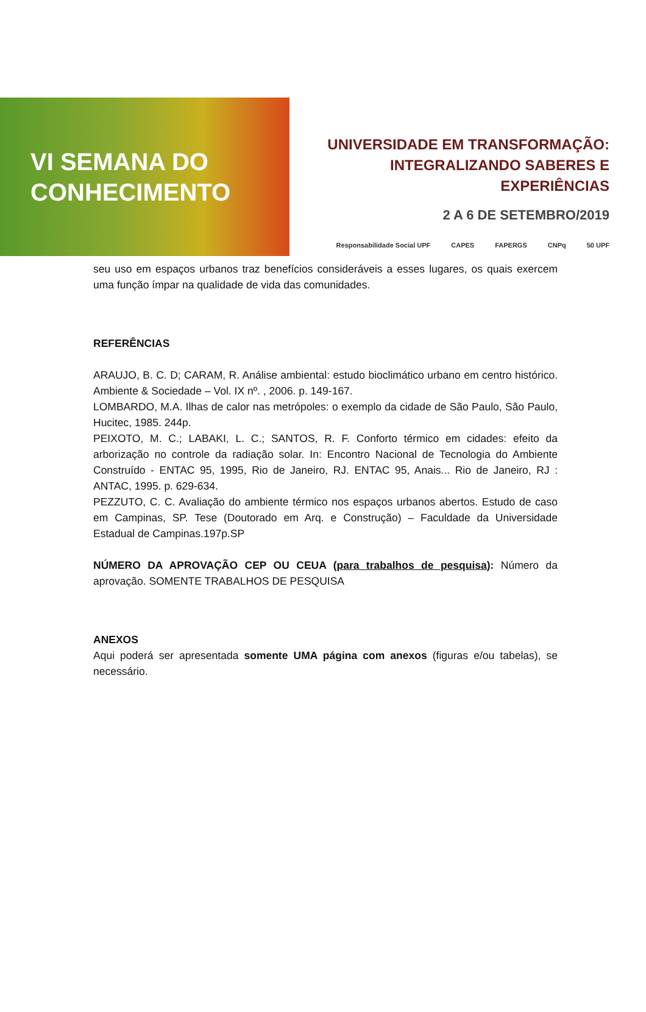VI SEMANA DO
CONHECIMENTO
UNIVERSIDADE EM TRANSFORMAÇÃO:
INTEGRALIZANDO SABERES E EXPERIÊNCIAS
2 A 6 DE SETEMBRO/2019
Responsabilidade Social UPF CAPES FAPERGS CNPq 50 UPF
seu uso em espaços urbanos traz benefícios consideráveis a esses lugares, os quais exercem uma função ímpar na qualidade de vida das comunidades.
REFERÊNCIAS
ARAUJO, B. C. D; CARAM, R. Análise ambiental: estudo bioclimático urbano em centro histórico. Ambiente & Sociedade – Vol. IX nº. , 2006. p. 149-167.
LOMBARDO, M.A. Ilhas de calor nas metrópoles: o exemplo da cidade de São Paulo, São Paulo, Hucitec, 1985. 244p.
PEIXOTO, M. C.; LABAKI, L. C.; SANTOS, R. F. Conforto térmico em cidades: efeito da arborização no controle da radiação solar. In: Encontro Nacional de Tecnologia do Ambiente Construído - ENTAC 95, 1995, Rio de Janeiro, RJ. ENTAC 95, Anais... Rio de Janeiro, RJ : ANTAC, 1995. p. 629-634.
PEZZUTO, C. C. Avaliação do ambiente térmico nos espaços urbanos abertos. Estudo de caso em Campinas, SP. Tese (Doutorado em Arq. e Construção) – Faculdade da Universidade Estadual de Campinas.197p.SP
NÚMERO DA APROVAÇÃO CEP OU CEUA (para trabalhos de pesquisa): Número da aprovação. SOMENTE TRABALHOS DE PESQUISA
ANEXOS
Aqui poderá ser apresentada somente UMA página com anexos (figuras e/ou tabelas), se necessário.